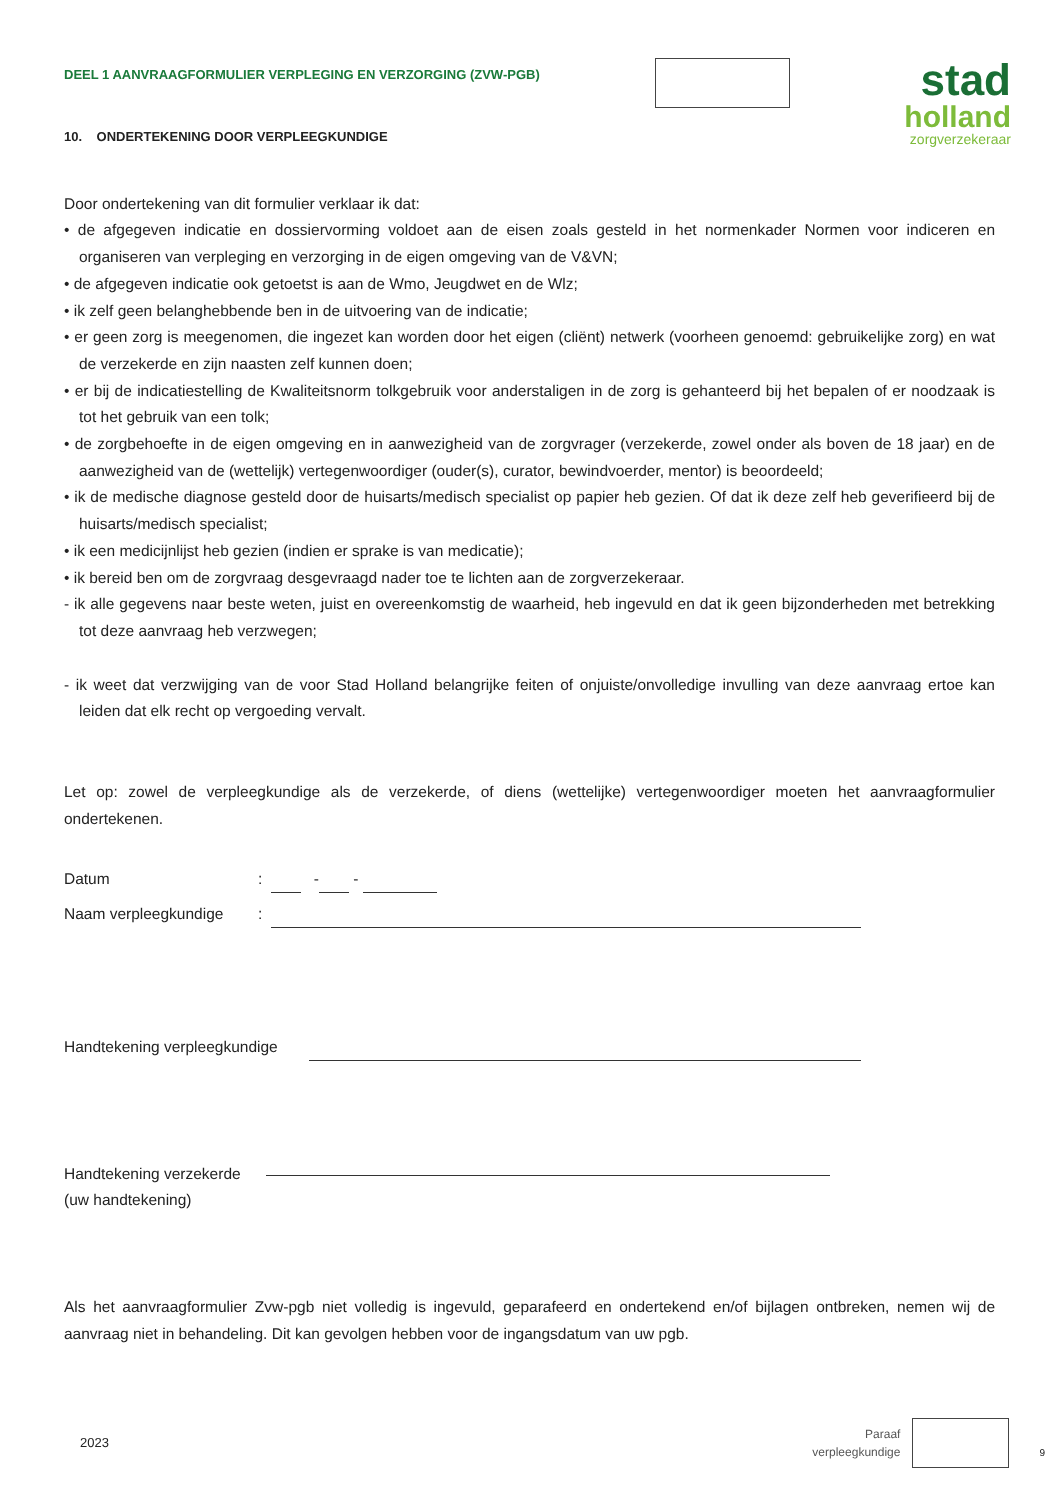DEEL 1 AANVRAAGFORMULIER VERPLEGING EN VERZORGING (ZVW-PGB)
stad
holland
zorgverzekeraar
10. ONDERTEKENING DOOR VERPLEEGKUNDIGE
Door ondertekening van dit formulier verklaar ik dat:
• de afgegeven indicatie en dossiervorming voldoet aan de eisen zoals gesteld in het normenkader Normen voor indiceren en organiseren van verpleging en verzorging in de eigen omgeving van de V&VN;
• de afgegeven indicatie ook getoetst is aan de Wmo, Jeugdwet en de Wlz;
• ik zelf geen belanghebbende ben in de uitvoering van de indicatie;
• er geen zorg is meegenomen, die ingezet kan worden door het eigen (cliënt) netwerk (voorheen genoemd: gebruikelijke zorg) en wat de verzekerde en zijn naasten zelf kunnen doen;
• er bij de indicatiestelling de Kwaliteitsnorm tolkgebruik voor anderstaligen in de zorg is gehanteerd bij het bepalen of er noodzaak is tot het gebruik van een tolk;
• de zorgbehoefte in de eigen omgeving en in aanwezigheid van de zorgvrager (verzekerde, zowel onder als boven de 18 jaar) en de aanwezigheid van de (wettelijk) vertegenwoordiger (ouder(s), curator, bewindvoerder, mentor) is beoordeeld;
• ik de medische diagnose gesteld door de huisarts/medisch specialist op papier heb gezien. Of dat ik deze zelf heb geverifieerd bij de huisarts/medisch specialist;
• ik een medicijnlijst heb gezien (indien er sprake is van medicatie);
• ik bereid ben om de zorgvraag desgevraagd nader toe te lichten aan de zorgverzekeraar.
- ik alle gegevens naar beste weten, juist en overeenkomstig de waarheid, heb ingevuld en dat ik geen bijzonderheden met betrekking tot deze aanvraag heb verzwegen;
- ik weet dat verzwijging van de voor Stad Holland belangrijke feiten of onjuiste/onvolledige invulling van deze aanvraag ertoe kan leiden dat elk recht op vergoeding vervalt.
Let op: zowel de verpleegkundige als de verzekerde, of diens (wettelijke) vertegenwoordiger moeten het aanvraagformulier ondertekenen.
Datum: - -
Naam verpleegkundige:
Handtekening verpleegkundige
Handtekening verzekerde
(uw handtekening)
Als het aanvraagformulier Zvw-pgb niet volledig is ingevuld, geparafeerd en ondertekend en/of bijlagen ontbreken, nemen wij de aanvraag niet in behandeling. Dit kan gevolgen hebben voor de ingangsdatum van uw pgb.
2023 Paraaf
verpleegkundige 9